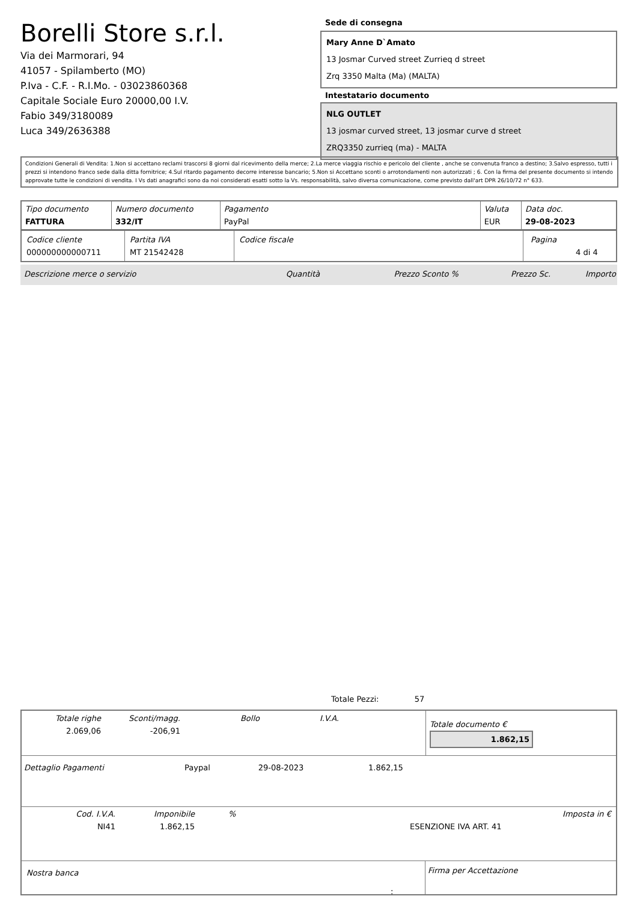Borelli Store s.r.l.
Via dei Marmorari, 94
41057 - Spilamberto (MO)
P.Iva - C.F. - R.I.Mo. - 03023860368
Capitale Sociale Euro 20000,00 I.V.
Fabio 349/3180089
Luca 349/2636388
Sede di consegna
Mary Anne D`Amato
13 Josmar Curved street Zurrieq d street
Zrq 3350 Malta (Ma) (MALTA)
Intestatario documento
NLG OUTLET
13 josmar curved street, 13 josmar curve d street
ZRQ3350 zurrieq (ma) - MALTA
Condizioni Generali di Vendita: 1.Non si accettano reclami trascorsi 8 giorni dal ricevimento della merce; 2.La merce viaggia rischio e pericolo del cliente , anche se convenuta franco a destino; 3.Salvo espresso, tutti i prezzi si intendono franco sede dalla ditta fornitrice; 4.Sul ritardo pagamento decorre interesse bancario; 5.Non si Accettano sconti o arrotondamenti non autorizzati ; 6. Con la firma del presente documento si intendo approvate tutte le condizioni di vendita. I Vs dati anagrafici sono da noi considerati esatti sotto la Vs. responsabilità, salvo diversa comunicazione, come previsto dall'art DPR 26/10/72 n° 633.
| Tipo documento FATTURA | Numero documento 332/IT | Pagamento PayPal | Valuta EUR | Data doc. 29-08-2023 |
| Codice cliente 000000000000711 | Partita IVA MT 21542428 | Codice fiscale | Pagina 4 di 4 |
| Descrizione merce o servizio | Quantità | Prezzo Sconto % | Prezzo Sc. | Importo |
Totale Pezzi: 57
| / Totale righe 2.069,06 / Sconti/magg. -206,91 / Bollo / I.V.A. / / | Totale documento € 1.862,15 |
| Dettaglio Pagamenti | Paypal | 29-08-2023 | 1.862,15 |
| Cod. I.V.A. NI41 | Imponibile 1.862,15 | % | ESENZIONE IVA ART. 41 | Imposta in € |
| Nostra banca | Firma per Accettazione |
: